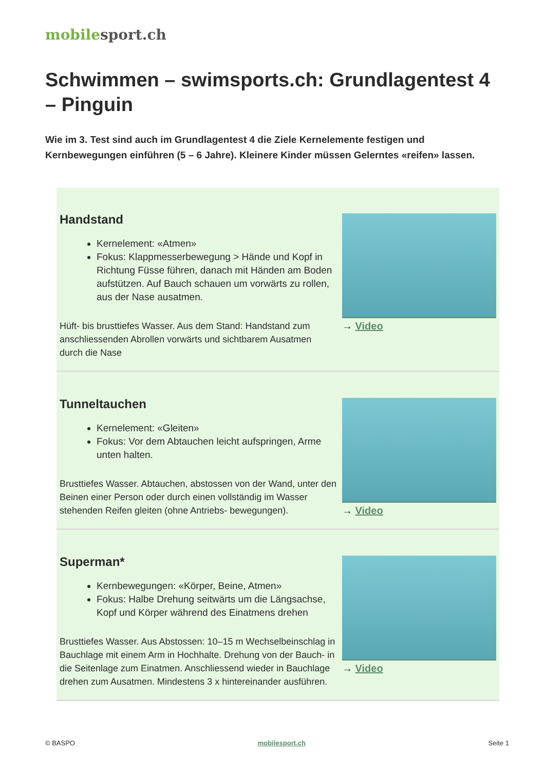mobile sport.ch
Schwimmen – swimsports.ch: Grundlagentest 4 – Pinguin
Wie im 3. Test sind auch im Grundlagentest 4 die Ziele Kernelemente festigen und Kernbewegungen einführen (5 – 6 Jahre). Kleinere Kinder müssen Gelerntes «reifen» lassen.
Handstand
Kernelement: «Atmen»
Fokus: Klappmesserbewegung > Hände und Kopf in Richtung Füsse führen, danach mit Händen am Boden aufstützen. Auf Bauch schauen um vorwärts zu rollen, aus der Nase ausatmen.
Hüft- bis brusttiefes Wasser. Aus dem Stand: Handstand zum anschliessenden Abrollen vorwärts und sichtbarem Ausatmen durch die Nase
→ Video
Tunneltauchen
Kernelement: «Gleiten»
Fokus: Vor dem Abtauchen leicht aufspringen, Arme unten halten.
Brusttiefes Wasser. Abtauchen, abstossen von der Wand, unter den Beinen einer Person oder durch einen vollständig im Wasser stehenden Reifen gleiten (ohne Antriebs- bewegungen).
→ Video
Superman*
Kernbewegungen: «Körper, Beine, Atmen»
Fokus: Halbe Drehung seitwärts um die Längsachse, Kopf und Körper während des Einatmens drehen
Brusttiefes Wasser. Aus Abstossen: 10–15 m Wechselbeinschlag in Bauchlage mit einem Arm in Hochhalte. Drehung von der Bauch- in die Seitenlage zum Einatmen. Anschliessend wieder in Bauchlage drehen zum Ausatmen. Mindestens 3 x hintereinander ausführen.
→ Video
© BASPO mobilesport.ch Seite 1